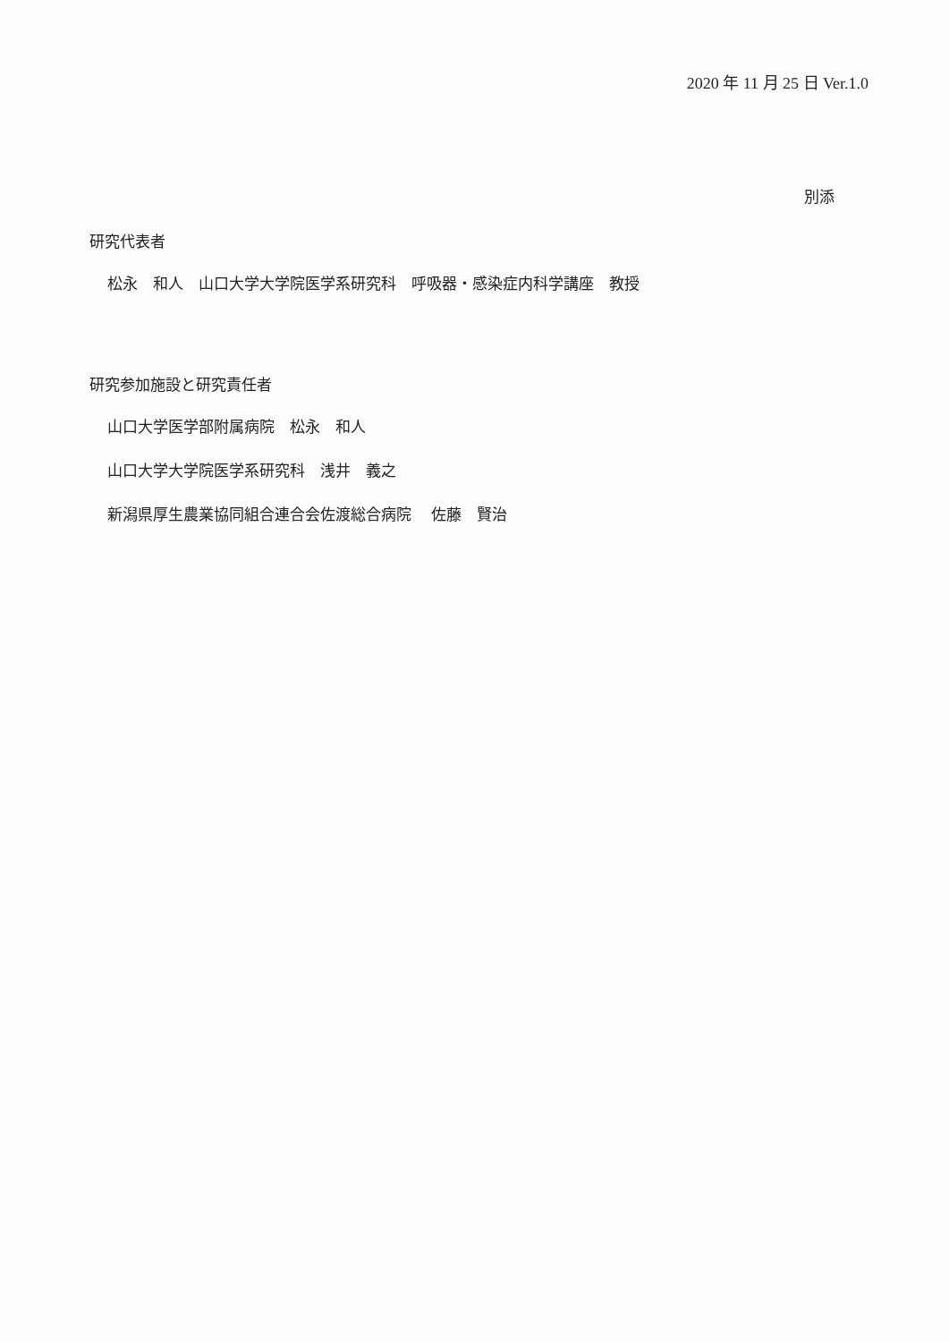2020 年 11 月 25 日 Ver.1.0
別添
研究代表者
松永　和人　山口大学大学院医学系研究科　呼吸器・感染症内科学講座　教授
研究参加施設と研究責任者
山口大学医学部附属病院　松永　和人
山口大学大学院医学系研究科　浅井　義之
新潟県厚生農業協同組合連合会佐渡総合病院　 佐藤　賢治